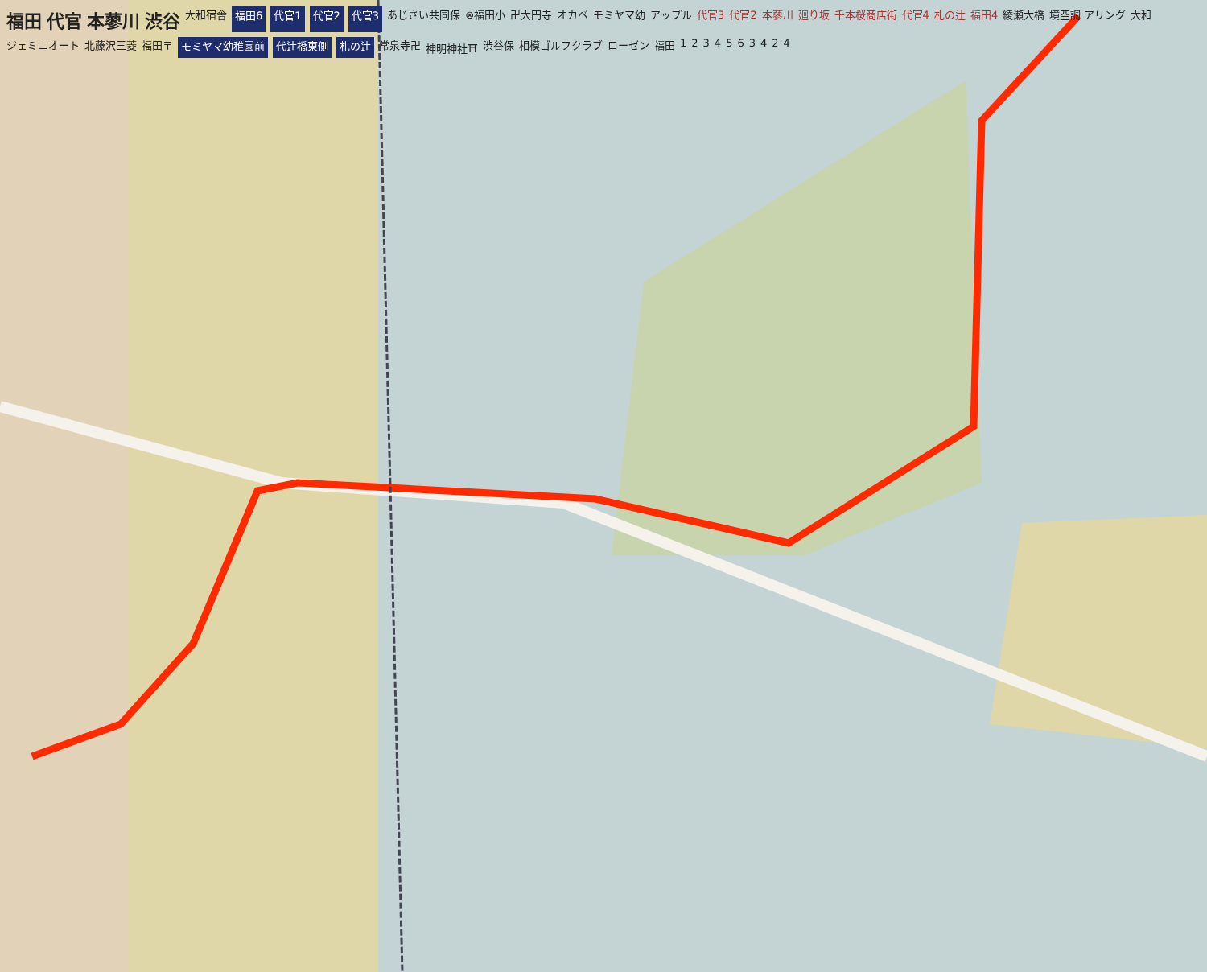福田 代官 本蓼川 渋谷 大和宿舎 福田6 代官1 代官2 代官3 あじさい共同保 ⊗福田小 卍大円寺 オカベ モミヤマ幼 アップル 代官3 代官2 本蓼川 廻り坂 千本桜商店街 代官4 札の辻 福田4 綾瀬大橋 境空調 アリング 大和 ジェミニオート 北藤沢三菱 福田〒 モミヤマ幼稚園前 代辻橋東側 札の辻 常泉寺卍 神明神社⛩ 渋谷保 相模ゴルフクラブ ローゼン 福田 1234563424